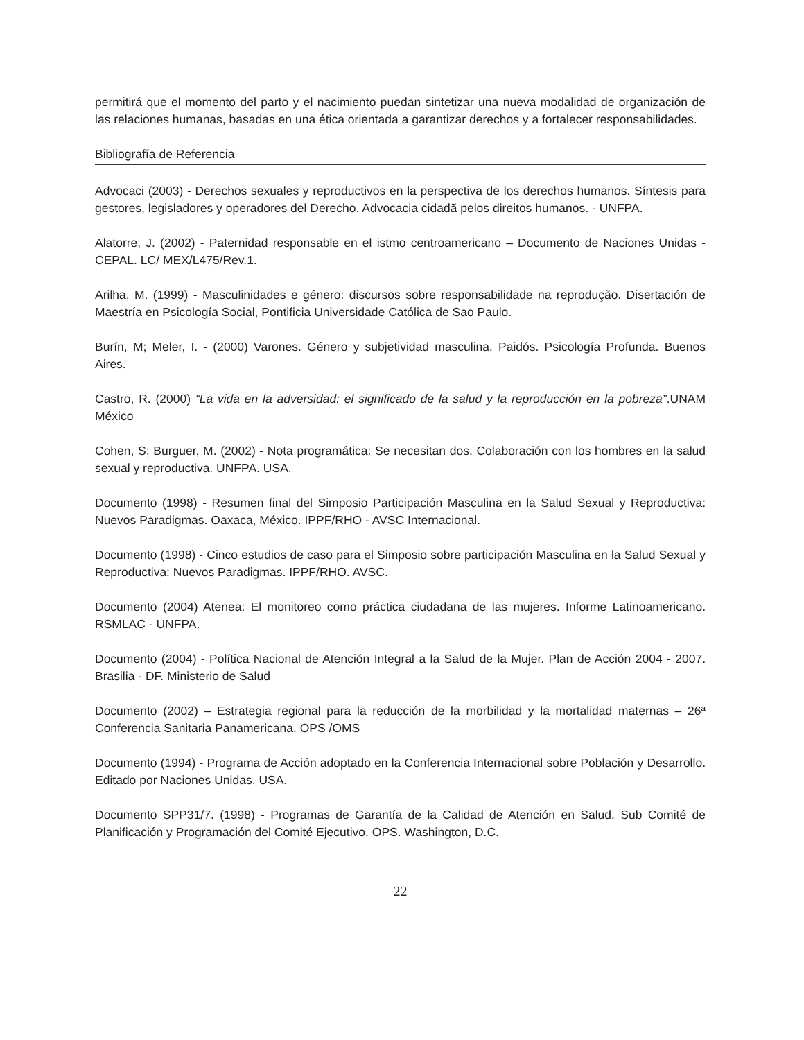permitirá que el momento del parto y el nacimiento puedan sintetizar una nueva modalidad de organización de las relaciones humanas, basadas en una ética orientada a garantizar derechos y a fortalecer responsabilidades.
Bibliografía de Referencia
Advocaci (2003) - Derechos sexuales y reproductivos en la perspectiva de los derechos humanos. Síntesis para gestores, legisladores y operadores del Derecho. Advocacia cidadã pelos direitos humanos. - UNFPA.
Alatorre, J. (2002) - Paternidad responsable en el istmo centroamericano – Documento de Naciones Unidas - CEPAL. LC/ MEX/L475/Rev.1.
Arilha, M. (1999) - Masculinidades e género: discursos sobre responsabilidade na reprodução. Disertación de Maestría en Psicología Social, Pontificia Universidade Católica de Sao Paulo.
Burín, M; Meler, I. - (2000) Varones. Género y subjetividad masculina. Paidós. Psicología Profunda. Buenos Aires.
Castro, R. (2000) “La vida en la adversidad: el significado de la salud y la reproducción en la pobreza”.UNAM México
Cohen, S; Burguer, M. (2002) - Nota programática: Se necesitan dos. Colaboración con los hombres en la salud sexual y reproductiva. UNFPA. USA.
Documento (1998) - Resumen final del Simposio Participación Masculina en la Salud Sexual y Reproductiva: Nuevos Paradigmas. Oaxaca, México. IPPF/RHO - AVSC Internacional.
Documento (1998) - Cinco estudios de caso para el Simposio sobre participación Masculina en la Salud Sexual y Reproductiva: Nuevos Paradigmas. IPPF/RHO. AVSC.
Documento (2004) Atenea: El monitoreo como práctica ciudadana de las mujeres. Informe Latinoamericano. RSMLAC - UNFPA.
Documento (2004) - Política Nacional de Atención Integral a la Salud de la Mujer. Plan de Acción 2004 - 2007. Brasilia - DF. Ministerio de Salud
Documento (2002) – Estrategia regional para la reducción de la morbilidad y la mortalidad maternas – 26ª Conferencia Sanitaria Panamericana. OPS /OMS
Documento (1994) - Programa de Acción adoptado en la Conferencia Internacional sobre Población y Desarrollo. Editado por Naciones Unidas. USA.
Documento SPP31/7. (1998) - Programas de Garantía de la Calidad de Atención en Salud. Sub Comité de Planificación y Programación del Comité Ejecutivo. OPS. Washington, D.C.
22